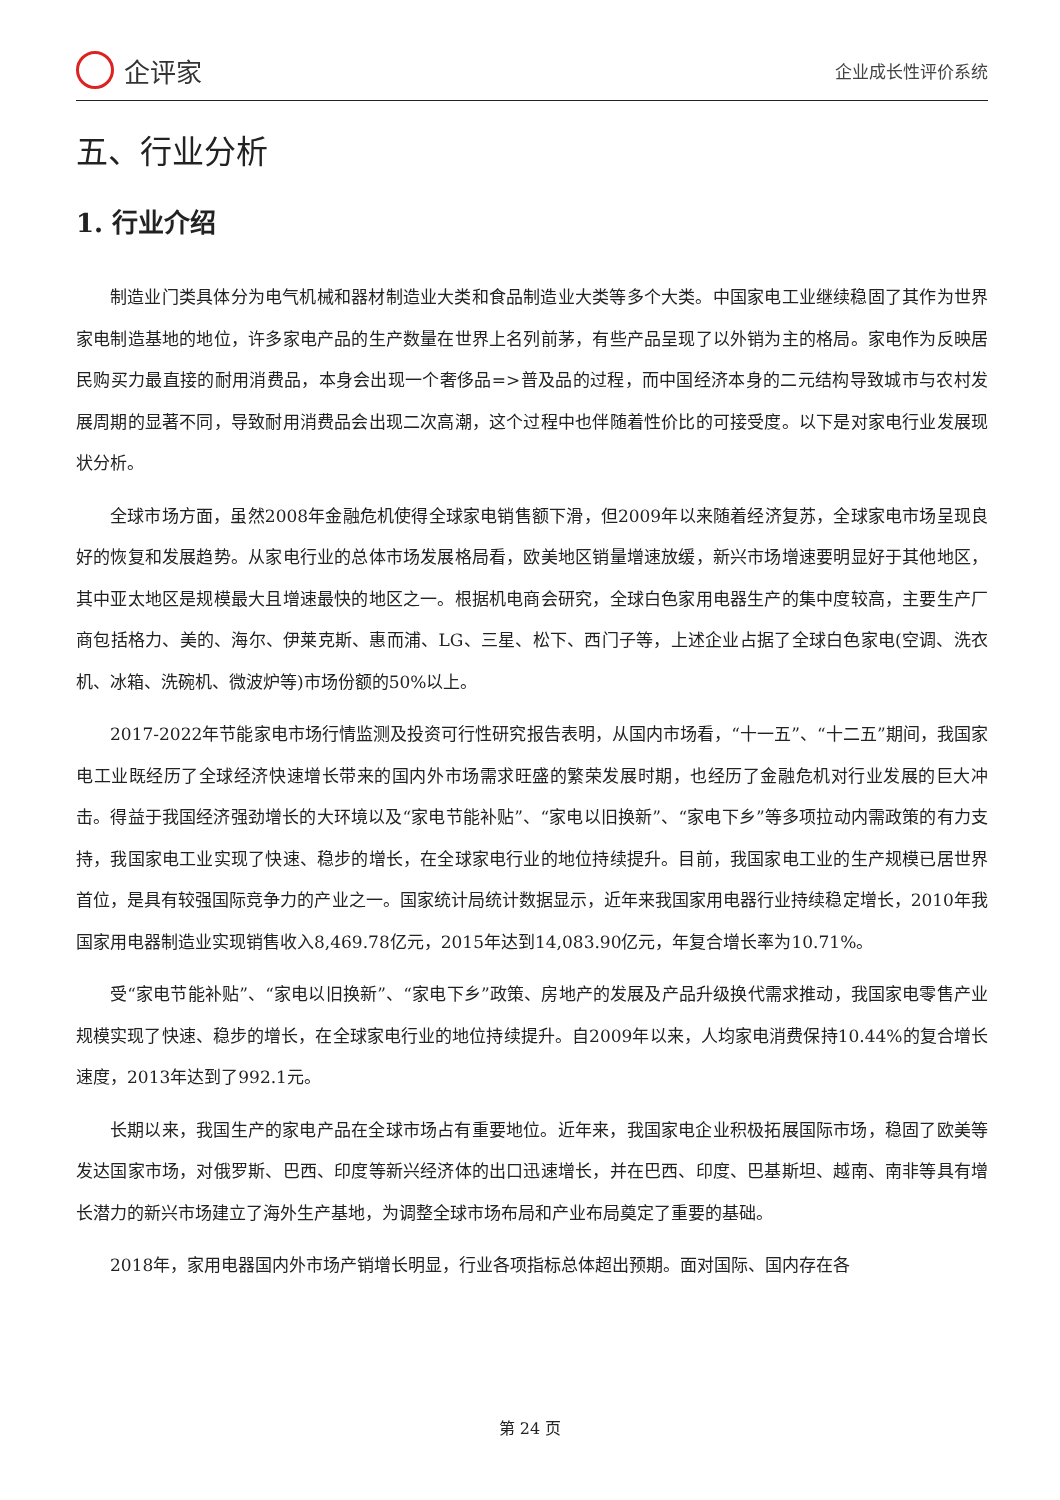企评家
企业成长性评价系统
五、行业分析
1. 行业介绍
制造业门类具体分为电气机械和器材制造业大类和食品制造业大类等多个大类。中国家电工业继续稳固了其作为世界家电制造基地的地位，许多家电产品的生产数量在世界上名列前茅，有些产品呈现了以外销为主的格局。家电作为反映居民购买力最直接的耐用消费品，本身会出现一个奢侈品=>普及品的过程，而中国经济本身的二元结构导致城市与农村发展周期的显著不同，导致耐用消费品会出现二次高潮，这个过程中也伴随着性价比的可接受度。以下是对家电行业发展现状分析。
全球市场方面，虽然2008年金融危机使得全球家电销售额下滑，但2009年以来随着经济复苏，全球家电市场呈现良好的恢复和发展趋势。从家电行业的总体市场发展格局看，欧美地区销量增速放缓，新兴市场增速要明显好于其他地区，其中亚太地区是规模最大且增速最快的地区之一。根据机电商会研究，全球白色家用电器生产的集中度较高，主要生产厂商包括格力、美的、海尔、伊莱克斯、惠而浦、LG、三星、松下、西门子等，上述企业占据了全球白色家电(空调、洗衣机、冰箱、洗碗机、微波炉等)市场份额的50%以上。
2017-2022年节能家电市场行情监测及投资可行性研究报告表明，从国内市场看，“十一五”、“十二五”期间，我国家电工业既经历了全球经济快速增长带来的国内外市场需求旺盛的繁荣发展时期，也经历了金融危机对行业发展的巨大冲击。得益于我国经济强劲增长的大环境以及“家电节能补贴”、“家电以旧换新”、“家电下乡”等多项拉动内需政策的有力支持，我国家电工业实现了快速、稳步的增长，在全球家电行业的地位持续提升。目前，我国家电工业的生产规模已居世界首位，是具有较强国际竞争力的产业之一。国家统计局统计数据显示，近年来我国家用电器行业持续稳定增长，2010年我国家用电器制造业实现销售收入8,469.78亿元，2015年达到14,083.90亿元，年复合增长率为10.71%。
受“家电节能补贴”、“家电以旧换新”、“家电下乡”政策、房地产的发展及产品升级换代需求推动，我国家电零售产业规模实现了快速、稳步的增长，在全球家电行业的地位持续提升。自2009年以来，人均家电消费保持10.44%的复合增长速度，2013年达到了992.1元。
长期以来，我国生产的家电产品在全球市场占有重要地位。近年来，我国家电企业积极拓展国际市场，稳固了欧美等发达国家市场，对俄罗斯、巴西、印度等新兴经济体的出口迅速增长，并在巴西、印度、巴基斯坦、越南、南非等具有增长潜力的新兴市场建立了海外生产基地，为调整全球市场布局和产业布局奠定了重要的基础。
2018年，家用电器国内外市场产销增长明显，行业各项指标总体超出预期。面对国际、国内存在各
第 24 页